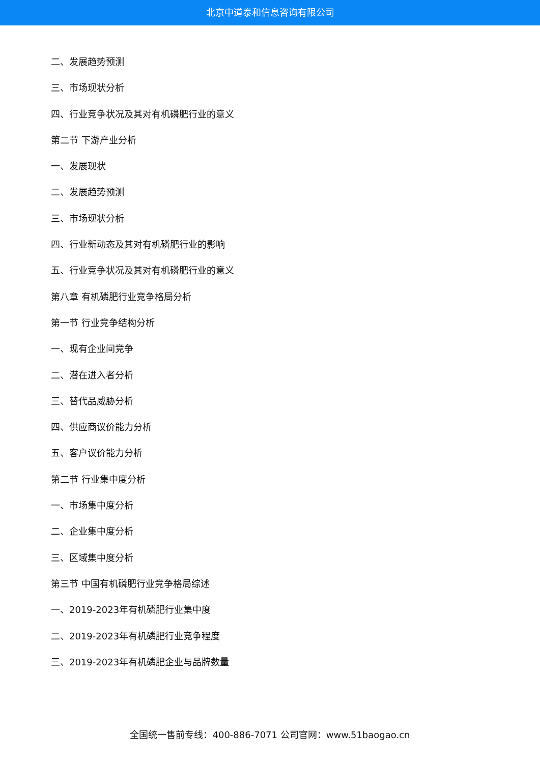北京中道泰和信息咨询有限公司
二、发展趋势预测
三、市场现状分析
四、行业竞争状况及其对有机磷肥行业的意义
第二节 下游产业分析
一、发展现状
二、发展趋势预测
三、市场现状分析
四、行业新动态及其对有机磷肥行业的影响
五、行业竞争状况及其对有机磷肥行业的意义
第八章 有机磷肥行业竞争格局分析
第一节 行业竞争结构分析
一、现有企业间竞争
二、潜在进入者分析
三、替代品威胁分析
四、供应商议价能力分析
五、客户议价能力分析
第二节 行业集中度分析
一、市场集中度分析
二、企业集中度分析
三、区域集中度分析
第三节 中国有机磷肥行业竞争格局综述
一、2019-2023年有机磷肥行业集中度
二、2019-2023年有机磷肥行业竞争程度
三、2019-2023年有机磷肥企业与品牌数量
全国统一售前专线：400-886-7071 公司官网：www.51baogao.cn